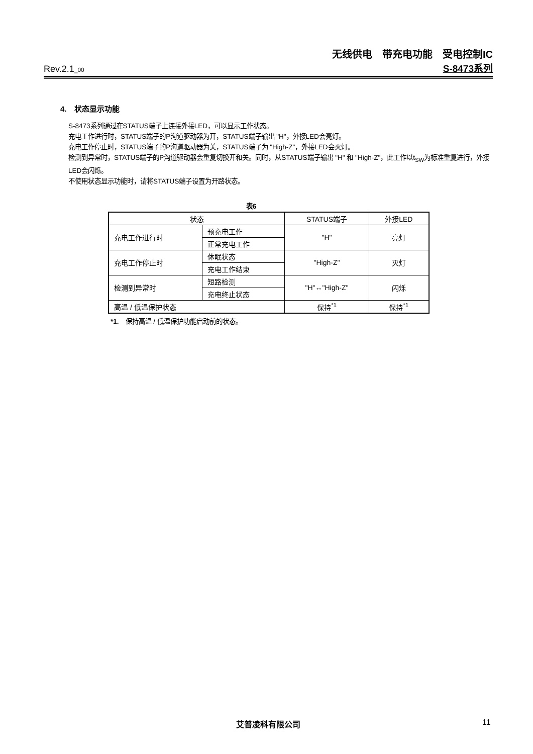无线供电　带充电功能　受电控制IC
Rev.2.1_00 S-8473系列
4.　状态显示功能
S-8473系列通过在STATUS端子上连接外接LED，可以显示工作状态。
充电工作进行时，STATUS端子的P沟道驱动器为开，STATUS端子输出 "H"，外接LED会亮灯。
充电工作停止时，STATUS端子的P沟道驱动器为关，STATUS端子为 "High-Z"，外接LED会灭灯。
检测到异常时，STATUS端子的P沟道驱动器会重复切换开和关。同时，从STATUS端子输出 "H" 和 "High-Z"，此工作以t<sub>SW</sub>为标准重复进行，外接LED会闪烁。
不使用状态显示功能时，请将STATUS端子设置为开路状态。
表6
| 状态 | | STATUS端子 | 外接LED |
| --- | --- | --- | --- |
| 充电工作进行时 | 预充电工作 | "H" | 亮灯 |
| | 正常充电工作 | | |
| 充电工作停止时 | 休眠状态 | "High-Z" | 灭灯 |
| | 充电工作结束 | | |
| 检测到异常时 | 短路检测 | "H"↔"High-Z" | 闪烁 |
| | 充电终止状态 | | |
| 高温 / 低温保护状态 | | 保持<sup>*1</sup> | 保持<sup>*1</sup> |
*1.　保持高温 / 低温保护功能启动前的状态。
艾普凌科有限公司 11